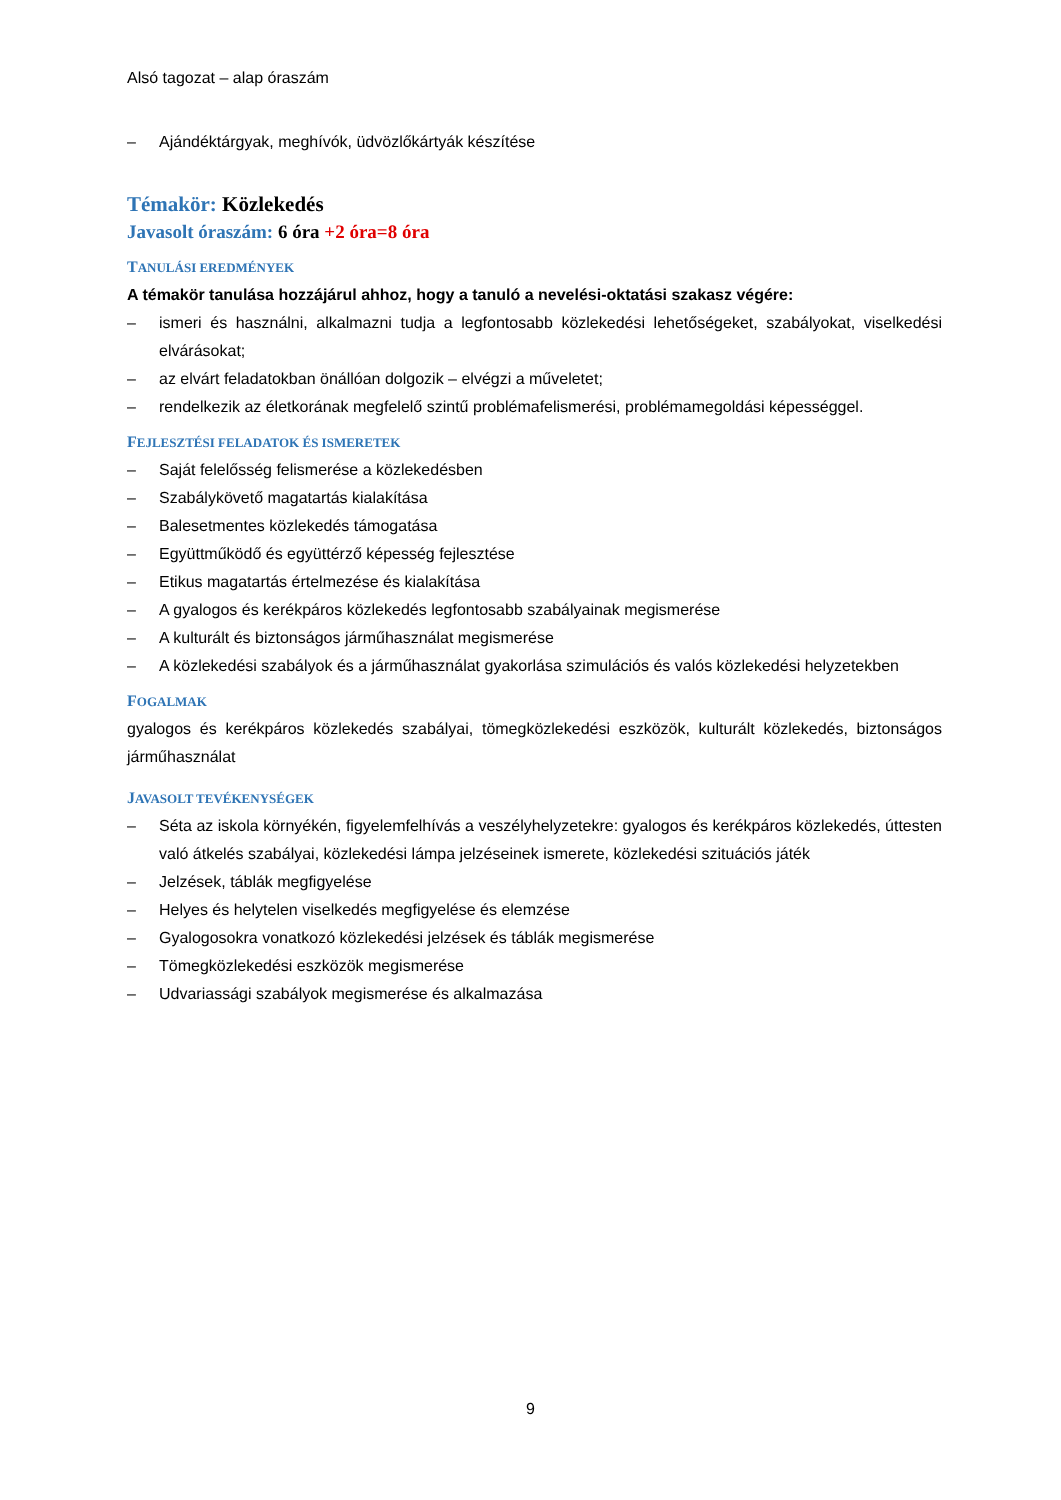Alsó tagozat – alap óraszám
– Ajándéktárgyak, meghívók, üdvözlőkártyák készítése
Témakör: Közlekedés
Javasolt óraszám: 6 óra +2 óra=8 óra
TANULÁSI EREDMÉNYEK
A témakör tanulása hozzájárul ahhoz, hogy a tanuló a nevelési-oktatási szakasz végére:
– ismeri és használni, alkalmazni tudja a legfontosabb közlekedési lehetőségeket, szabályokat, viselkedési elvárásokat;
– az elvárt feladatokban önállóan dolgozik – elvégzi a műveletet;
– rendelkezik az életkorának megfelelő szintű problémafelismerési, problémamegoldási képességgel.
FEJLESZTÉSI FELADATOK ÉS ISMERETEK
– Saját felelősség felismerése a közlekedésben
– Szabálykövető magatartás kialakítása
– Balesetmentes közlekedés támogatása
– Együttműködő és együttérző képesség fejlesztése
– Etikus magatartás értelmezése és kialakítása
– A gyalogos és kerékpáros közlekedés legfontosabb szabályainak megismerése
– A kulturált és biztonságos járműhasználat megismerése
– A közlekedési szabályok és a járműhasználat gyakorlása szimulációs és valós közlekedési helyzetekben
FOGALMAK
gyalogos és kerékpáros közlekedés szabályai, tömegközlekedési eszközök, kulturált közlekedés, biztonságos járműhasználat
JAVASOLT TEVÉKENYSÉGEK
– Séta az iskola környékén, figyelemfelhívás a veszélyhelyzetekre: gyalogos és kerékpáros közlekedés, úttesten való átkelés szabályai, közlekedési lámpa jelzéseinek ismerete, közlekedési szituációs játék
– Jelzések, táblák megfigyelése
– Helyes és helytelen viselkedés megfigyelése és elemzése
– Gyalogosokra vonatkozó közlekedési jelzések és táblák megismerése
– Tömegközlekedési eszközök megismerése
– Udvariassági szabályok megismerése és alkalmazása
9